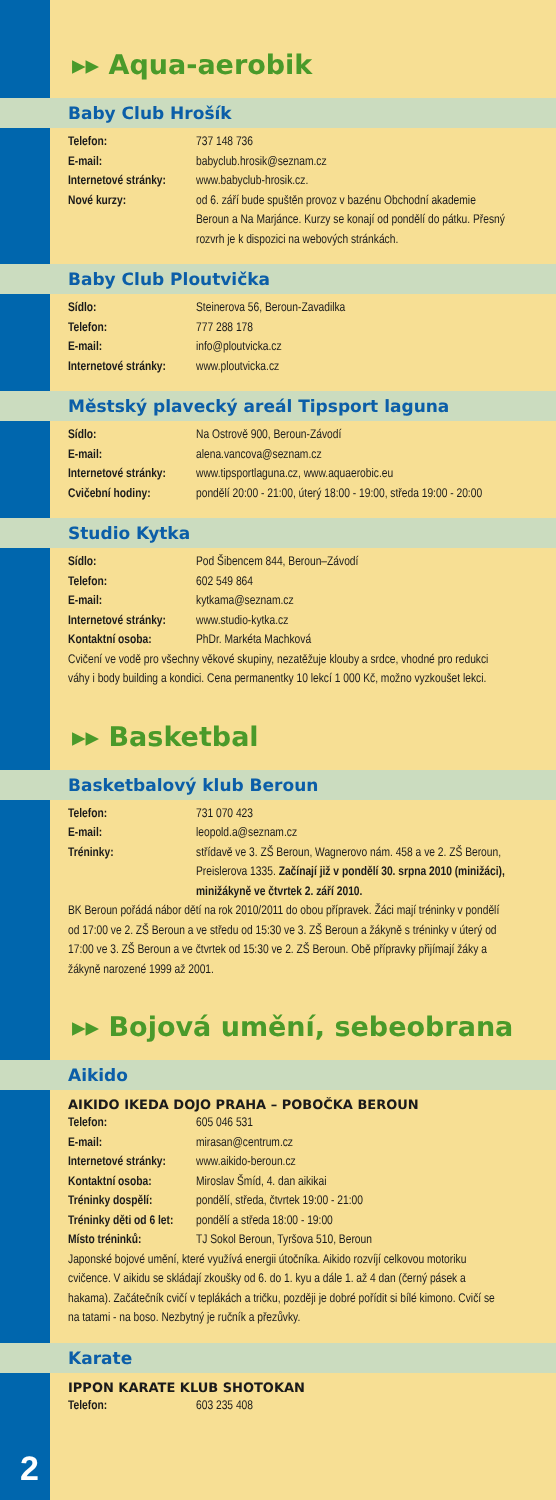▸▸ Aqua-aerobik
Baby Club Hrošík
Telefon: 737 148 736
E-mail: babyclub.hrosik@seznam.cz
Internetové stránky: www.babyclub-hrosik.cz.
Nové kurzy: od 6. září bude spuštěn provoz v bazénu Obchodní akademie Beroun a Na Marjánce. Kurzy se konají od pondělí do pátku. Přesný rozvrh je k dispozici na webových stránkách.
Baby Club Ploutvička
Sídlo: Steinerova 56, Beroun-Zavadilka
Telefon: 777 288 178
E-mail: info@ploutvicka.cz
Internetové stránky: www.ploutvicka.cz
Městský plavecký areál Tipsport laguna
Sídlo: Na Ostrově 900, Beroun-Závodí
E-mail: alena.vancova@seznam.cz
Internetové stránky: www.tipsportlaguna.cz, www.aquaerobic.eu
Cvičební hodiny: pondělí 20:00 - 21:00, úterý 18:00 - 19:00, středa 19:00 - 20:00
Studio Kytka
Sídlo: Pod Šibencem 844, Beroun–Závodí
Telefon: 602 549 864
E-mail: kytkama@seznam.cz
Internetové stránky: www.studio-kytka.cz
Kontaktní osoba: PhDr. Markéta Machková
Cvičení ve vodě pro všechny věkové skupiny, nezatěžuje klouby a srdce, vhodné pro redukci váhy i body building a kondici. Cena permanentky 10 lekcí 1 000 Kč, možno vyzkoušet lekci.
▸▸ Basketbal
Basketbalový klub Beroun
Telefon: 731 070 423
E-mail: leopold.a@seznam.cz
Tréninky: střídavě ve 3. ZŠ Beroun, Wagnerovo nám. 458 a ve 2. ZŠ Beroun, Preislerova 1335. Začínají již v pondělí 30. srpna 2010 (minižáci), minižákyně ve čtvrtek 2. září 2010.
BK Beroun pořádá nábor dětí na rok 2010/2011 do obou přípravek. Žáci mají tréninky v pondělí od 17:00 ve 2. ZŠ Beroun a ve středu od 15:30 ve 3. ZŠ Beroun a žákyně s tréninky v úterý od 17:00 ve 3. ZŠ Beroun a ve čtvrtek od 15:30 ve 2. ZŠ Beroun. Obě přípravky přijímají žáky a žákyně narozené 1999 až 2001.
▸▸ Bojová umění, sebeobrana
Aikido
AIKIDO IKEDA DOJO PRAHA – POBOČKA BEROUN
Telefon: 605 046 531
E-mail: mirasan@centrum.cz
Internetové stránky: www.aikido-beroun.cz
Kontaktní osoba: Miroslav Šmíd, 4. dan aikikai
Tréninky dospělí: pondělí, středa, čtvrtek 19:00 - 21:00
Tréninky děti od 6 let: pondělí a středa 18:00 - 19:00
Místo tréninků: TJ Sokol Beroun, Tyršova 510, Beroun
Japonské bojové umění, které využívá energii útočníka. Aikido rozvíjí celkovou motoriku cvičence. V aikidu se skládají zkoušky od 6. do 1. kyu a dále 1. až 4 dan (černý pásek a hakama). Začátečník cvičí v teplákách a tričku, později je dobré pořídit si bílé kimono. Cvičí se na tatami - na boso. Nezbytný je ručník a přezůvky.
Karate
IPPON KARATE KLUB SHOTOKAN
Telefon: 603 235 408
2